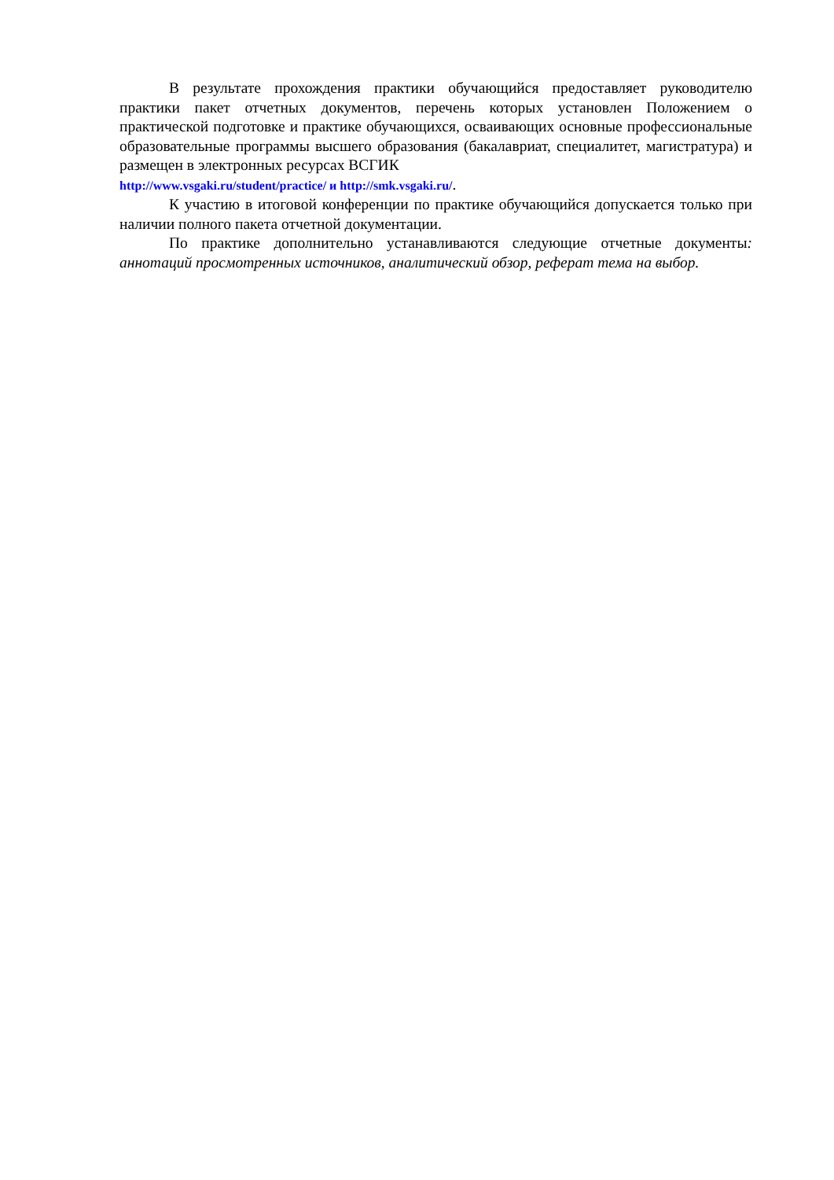В результате прохождения практики обучающийся предоставляет руководителю практики пакет отчетных документов, перечень которых установлен Положением о практической подготовке и практике обучающихся, осваивающих основные профессиональные образовательные программы высшего образования (бакалавриат, специалитет, магистратура) и размещен в электронных ресурсах ВСГИК
http://www.vsgaki.ru/student/practice/ и http://smk.vsgaki.ru/.
К участию в итоговой конференции по практике обучающийся допускается только при наличии полного пакета отчетной документации.
По практике дополнительно устанавливаются следующие отчетные документы: аннотаций просмотренных источников, аналитический обзор, реферат тема на выбор.